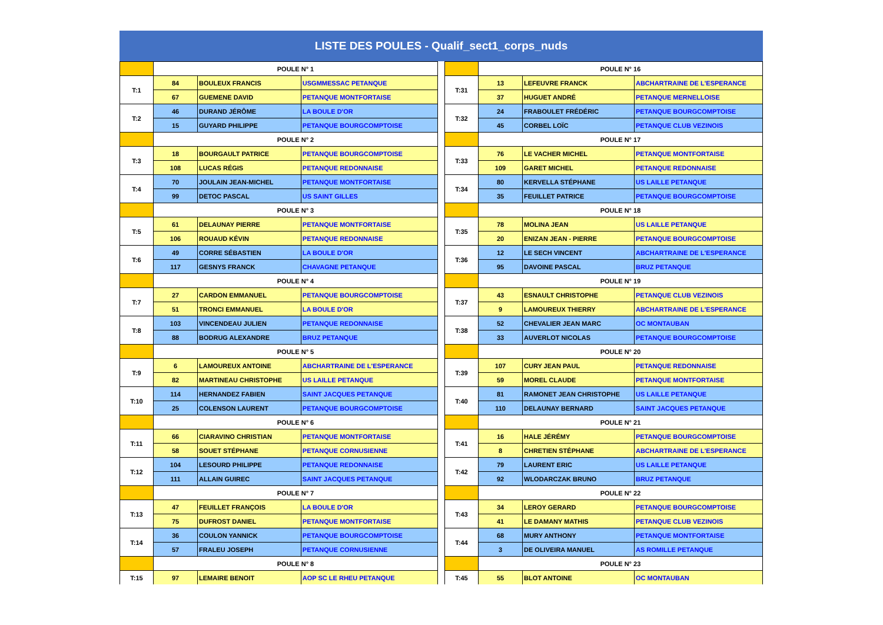LISTE DES POULES - Qualif_sect1_corps_nuds
| | POULE N° 1 | | |
| T:1 | 84 | BOULEUX FRANCIS | USGMMESSAC PETANQUE |
| | 67 | GUEMENE DAVID | PETANQUE MONTFORTAISE |
| T:2 | 46 | DURAND JÉRÔME | LA BOULE D'OR |
| | 15 | GUYARD PHILIPPE | PETANQUE BOURGCOMPTOISE |
| | POULE N° 2 | | |
| T:3 | 18 | BOURGAULT PATRICE | PETANQUE BOURGCOMPTOISE |
| | 108 | LUCAS RÉGIS | PETANQUE REDONNAISE |
| T:4 | 70 | JOULAIN JEAN-MICHEL | PETANQUE MONTFORTAISE |
| | 99 | DETOC PASCAL | US SAINT GILLES |
| | POULE N° 3 | | |
| T:5 | 61 | DELAUNAY PIERRE | PETANQUE MONTFORTAISE |
| | 106 | ROUAUD KÉVIN | PETANQUE REDONNAISE |
| T:6 | 49 | CORRE SÉBASTIEN | LA BOULE D'OR |
| | 117 | GESNYS FRANCK | CHAVAGNE PETANQUE |
| | POULE N° 4 | | |
| T:7 | 27 | CARDON EMMANUEL | PETANQUE BOURGCOMPTOISE |
| | 51 | TRONCI EMMANUEL | LA BOULE D'OR |
| T:8 | 103 | VINCENDEAU JULIEN | PETANQUE REDONNAISE |
| | 88 | BODRUG ALEXANDRE | BRUZ PETANQUE |
| | POULE N° 5 | | |
| T:9 | 6 | LAMOUREUX ANTOINE | ABCHARTRAINE DE L'ESPERANCE |
| | 82 | MARTINEAU CHRISTOPHE | US LAILLE PETANQUE |
| T:10 | 114 | HERNANDEZ FABIEN | SAINT JACQUES PETANQUE |
| | 25 | COLENSON LAURENT | PETANQUE BOURGCOMPTOISE |
| | POULE N° 6 | | |
| T:11 | 66 | CIARAVINO CHRISTIAN | PETANQUE MONTFORTAISE |
| | 58 | SOUET STÉPHANE | PETANQUE CORNUSIENNE |
| T:12 | 104 | LESOURD PHILIPPE | PETANQUE REDONNAISE |
| | 111 | ALLAIN GUIREC | SAINT JACQUES PETANQUE |
| | POULE N° 7 | | |
| T:13 | 47 | FEUILLET FRANÇOIS | LA BOULE D'OR |
| | 75 | DUFROST DANIEL | PETANQUE MONTFORTAISE |
| T:14 | 36 | COULON YANNICK | PETANQUE BOURGCOMPTOISE |
| | 57 | FRALEU JOSEPH | PETANQUE CORNUSIENNE |
| | POULE N° 8 | | |
| T:15 | 97 | LEMAIRE BENOIT | AOP SC LE RHEU PETANQUE |
| | POULE N° 16 | | |
| T:31 | 13 | LEFEUVRE FRANCK | ABCHARTRAINE DE L'ESPERANCE |
| | 37 | HUGUET ANDRÉ | PETANQUE MERNELLOISE |
| T:32 | 24 | FRABOULET FRÉDÉRIC | PETANQUE BOURGCOMPTOISE |
| | 45 | CORBEL LOÏC | PETANQUE CLUB VEZINOIS |
| | POULE N° 17 | | |
| T:33 | 76 | LE VACHER MICHEL | PETANQUE MONTFORTAISE |
| | 109 | GARET MICHEL | PETANQUE REDONNAISE |
| T:34 | 80 | KERVELLA STÉPHANE | US LAILLE PETANQUE |
| | 35 | FEUILLET PATRICE | PETANQUE BOURGCOMPTOISE |
| | POULE N° 18 | | |
| T:35 | 78 | MOLINA JEAN | US LAILLE PETANQUE |
| | 20 | ENIZAN JEAN - PIERRE | PETANQUE BOURGCOMPTOISE |
| T:36 | 12 | LE SECH VINCENT | ABCHARTRAINE DE L'ESPERANCE |
| | 95 | DAVOINE PASCAL | BRUZ PETANQUE |
| | POULE N° 19 | | |
| T:37 | 43 | ESNAULT CHRISTOPHE | PETANQUE CLUB VEZINOIS |
| | 9 | LAMOUREUX THIERRY | ABCHARTRAINE DE L'ESPERANCE |
| T:38 | 52 | CHEVALIER JEAN MARC | OC MONTAUBAN |
| | 33 | AUVERLOT NICOLAS | PETANQUE BOURGCOMPTOISE |
| | POULE N° 20 | | |
| T:39 | 107 | CURY JEAN PAUL | PETANQUE REDONNAISE |
| | 59 | MOREL CLAUDE | PETANQUE MONTFORTAISE |
| T:40 | 81 | RAMONET JEAN CHRISTOPHE | US LAILLE PETANQUE |
| | 110 | DELAUNAY BERNARD | SAINT JACQUES PETANQUE |
| | POULE N° 21 | | |
| T:41 | 16 | HALE JÉRÉMY | PETANQUE BOURGCOMPTOISE |
| | 8 | CHRETIEN STÉPHANE | ABCHARTRAINE DE L'ESPERANCE |
| T:42 | 79 | LAURENT ERIC | US LAILLE PETANQUE |
| | 92 | WLODARCZAK BRUNO | BRUZ PETANQUE |
| | POULE N° 22 | | |
| T:43 | 34 | LEROY GERARD | PETANQUE BOURGCOMPTOISE |
| | 41 | LE DAMANY MATHIS | PETANQUE CLUB VEZINOIS |
| T:44 | 68 | MURY ANTHONY | PETANQUE MONTFORTAISE |
| | 3 | DE OLIVEIRA MANUEL | AS ROMILLE PETANQUE |
| | POULE N° 23 | | |
| T:45 | 55 | BLOT ANTOINE | OC MONTAUBAN |